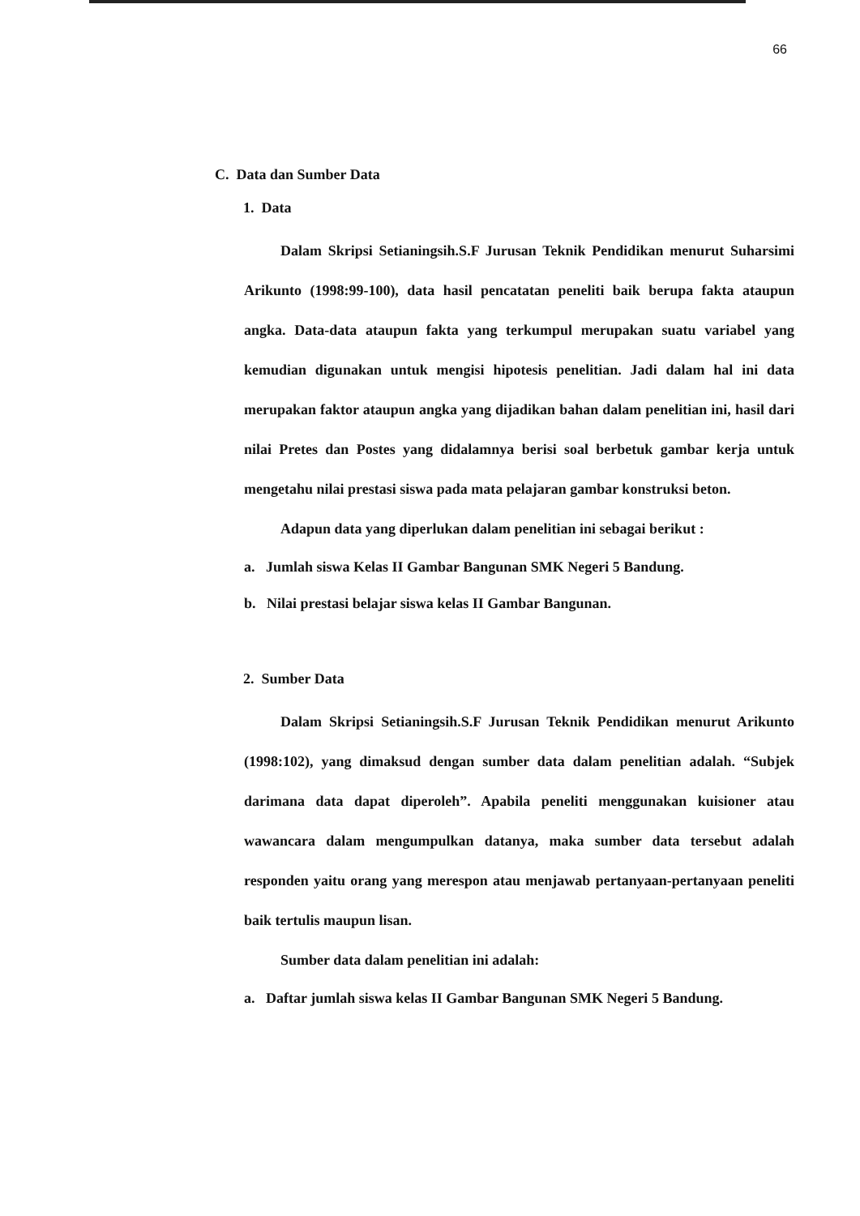66
C. Data dan Sumber Data
1. Data
Dalam Skripsi Setianingsih.S.F Jurusan Teknik Pendidikan menurut Suharsimi Arikunto (1998:99-100), data hasil pencatatan peneliti baik berupa fakta ataupun angka. Data-data ataupun fakta yang terkumpul merupakan suatu variabel yang kemudian digunakan untuk mengisi hipotesis penelitian. Jadi dalam hal ini data merupakan faktor ataupun angka yang dijadikan bahan dalam penelitian ini, hasil dari nilai Pretes dan Postes yang didalamnya berisi soal berbetuk gambar kerja untuk mengetahu nilai prestasi siswa pada mata pelajaran gambar konstruksi beton.
Adapun data yang diperlukan dalam penelitian ini sebagai berikut :
a. Jumlah siswa Kelas II Gambar Bangunan SMK Negeri 5 Bandung.
b. Nilai prestasi belajar siswa kelas II Gambar Bangunan.
2. Sumber Data
Dalam Skripsi Setianingsih.S.F Jurusan Teknik Pendidikan menurut Arikunto (1998:102), yang dimaksud dengan sumber data dalam penelitian adalah. “Subjek darimana data dapat diperoleh”. Apabila peneliti menggunakan kuisioner atau wawancara dalam mengumpulkan datanya, maka sumber data tersebut adalah responden yaitu orang yang merespon atau menjawab pertanyaan-pertanyaan peneliti baik tertulis maupun lisan.
Sumber data dalam penelitian ini adalah:
a. Daftar jumlah siswa kelas II Gambar Bangunan SMK Negeri 5 Bandung.